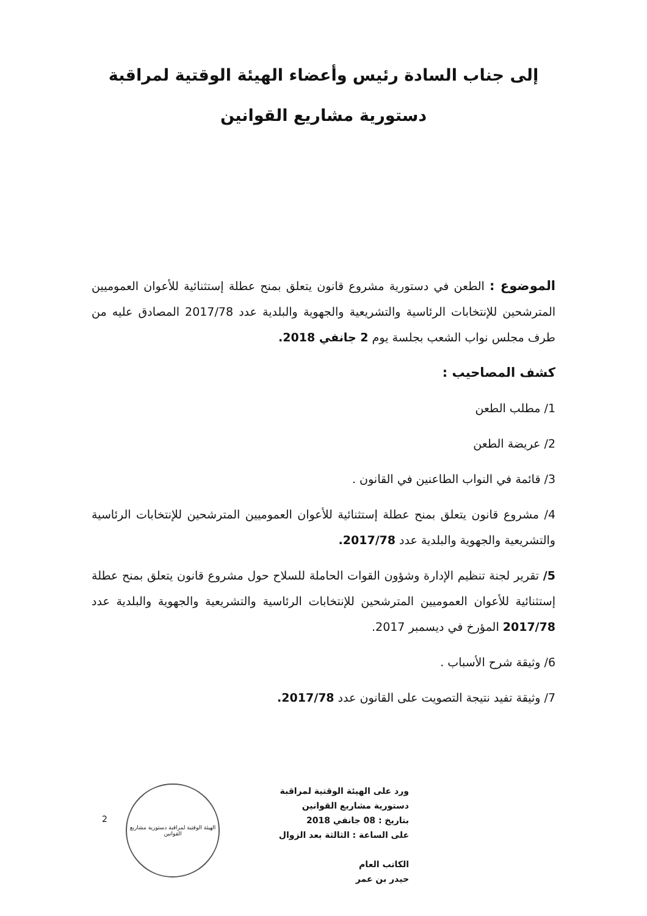إلى جناب السادة رئيس وأعضاء الهيئة الوقتية لمراقبة
دستورية مشاريع القوانين
الموضوع : الطعن في دستورية مشروع قانون يتعلق بمنح عطلة إستثنائية للأعوان العموميين المترشحين للإنتخابات الرئاسية والتشريعية والجهوية والبلدية عدد 2017/78 المصادق عليه من طرف مجلس نواب الشعب بجلسة يوم 2 جانفي 2018.
كشف المصاحيب :
1/ مطلب الطعن
2/ عريضة الطعن
3/ قائمة في النواب الطاعنين في القانون .
4/ مشروع قانون يتعلق بمنح عطلة إستثنائية للأعوان العموميين المترشحين للإنتخابات الرئاسية والتشريعية والجهوية والبلدية عدد 2017/78.
5/ تقرير لجنة تنظيم الإدارة وشؤون القوات الحاملة للسلاح حول مشروع قانون يتعلق بمنح عطلة إستثنائية للأعوان العموميين المترشحين للإنتخابات الرئاسية والتشريعية والجهوية والبلدية عدد 2017/78 المؤرخ في ديسمبر 2017.
6/ وثيقة شرح الأسباب .
7/ وثيقة تفيد نتيجة التصويت على القانون عدد 2017/78.
ورد على الهيئة الوقتية لمراقبة
دستورية مشاريع القوانين
بتاريخ : 08 جانفي 2018
على الساعة : الثالثة بعد الزوال
الكاتب العام
حيدر بن عمر
الهيئة الوقتية لمراقبة دستورية مشاريع القوانين
2